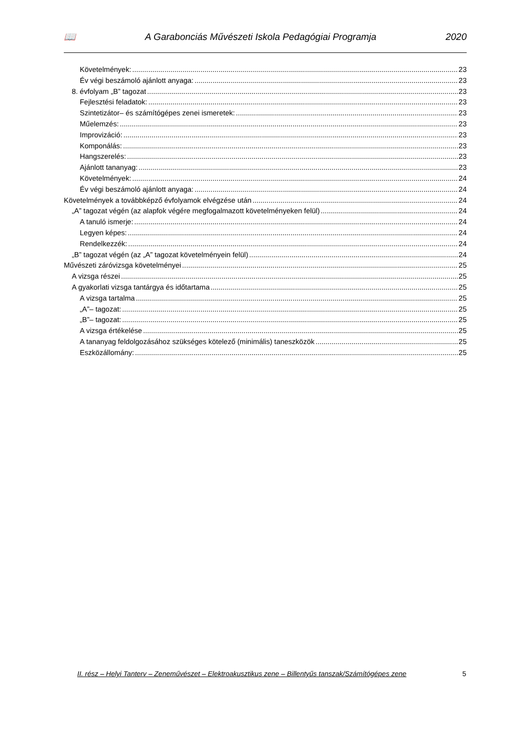📖 A Garabonciás Művészeti Iskola Pedagógiai Programja 2020
Követelmények: 23
Év végi beszámoló ajánlott anyaga: 23
8. évfolyam „B” tagozat 23
Fejlesztési feladatok: 23
Szintetizátor– és számítógépes zenei ismeretek: 23
Műelemzés: 23
Improvizáció: 23
Komponálás: 23
Hangszerelés: 23
Ajánlott tananyag: 23
Követelmények: 24
Év végi beszámoló ajánlott anyaga: 24
Követelmények a továbbképző évfolyamok elvégzése után 24
„A” tagozat végén (az alapfok végére megfogalmazott követelményeken felül) 24
A tanuló ismerje: 24
Legyen képes: 24
Rendelkezzék: 24
„B” tagozat végén (az „A” tagozat követelményein felül) 24
Művészeti záróvizsga követelményei 25
A vizsga részei 25
A gyakorlati vizsga tantárgya és időtartama 25
A vizsga tartalma 25
„A”– tagozat: 25
„B”– tagozat: 25
A vizsga értékelése 25
A tananyag feldolgozásához szükséges kötelező (minimális) taneszközök 25
Eszközállomány: 25
II. rész – Helyi Tanterv – Zeneművészet – Elektroakusztikus zene – Billentyűs tanszak/Számítógépes zene 5